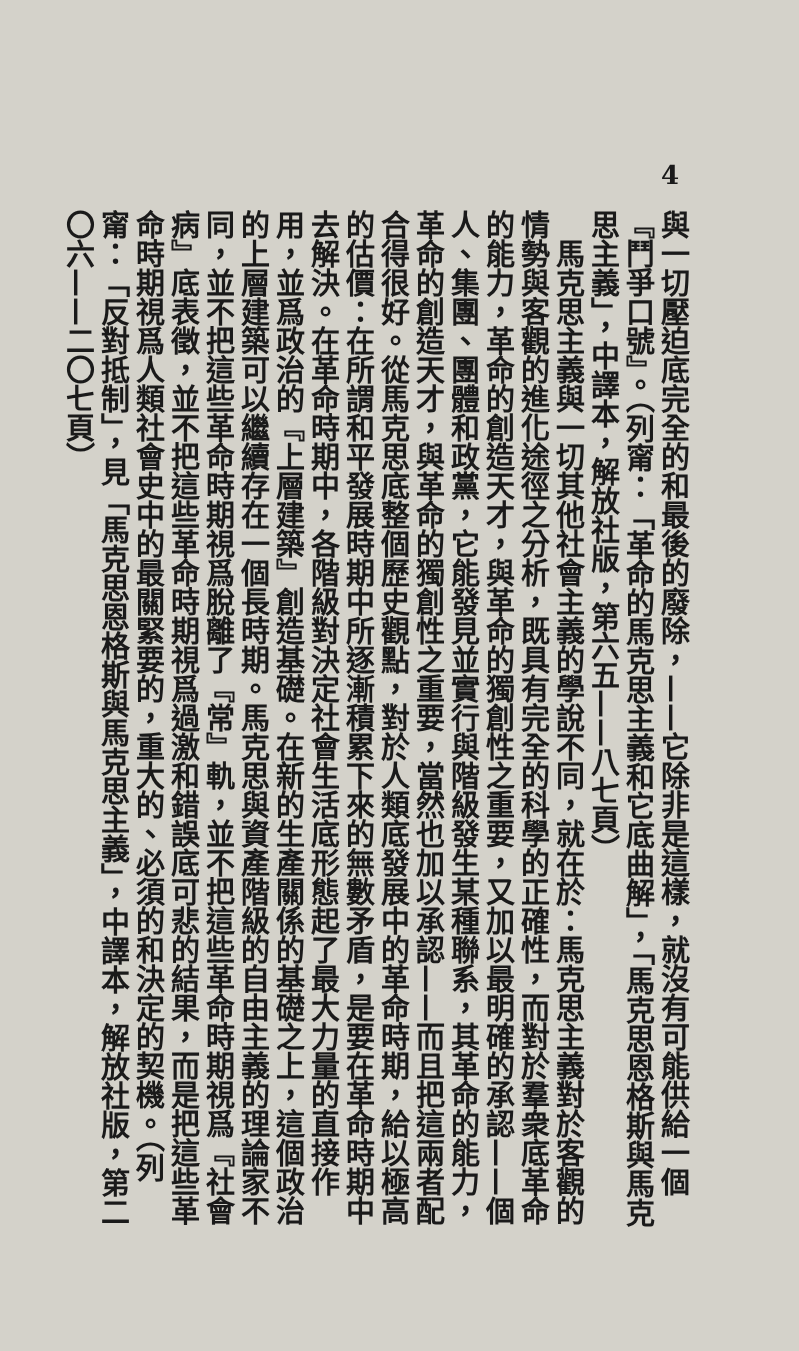4
與一切壓迫底完全的和最後的廢除，——它除非是這樣，就沒有可能供給一個『鬥爭口號』。（列甯：「革命的馬克思主義和它底曲解」，「馬克思恩格斯與馬克思主義」，中譯本，解放社版，第六五——八七頁）
　馬克思主義與一切其他社會主義的學說不同，就在於：馬克思主義對於客觀的情勢與客觀的進化途徑之分析，既具有完全的科學的正確性，而對於羣衆底革命的能力，革命的創造天才，與革命的獨創性之重要，又加以最明確的承認——個人、集團、團體和政黨，它能發見並實行與階級發生某種聯系，其革命的能力，革命的創造天才，與革命的獨創性之重要，當然也加以承認——而且把這兩者配合得很好。從馬克思底整個歷史觀點，對於人類底發展中的革命時期，給以極高的估價：在所謂和平發展時期中所逐漸積累下來的無數矛盾，是要在革命時期中去解決。在革命時期中，各階級對決定社會生活底形態起了最大力量的直接作用，並爲政治的『上層建築』創造基礎。在新的生產關係的基礎之上，這個政治的上層建築可以繼續存在一個長時期。馬克思與資產階級的自由主義的理論家不同，並不把這些革命時期視爲脫離了『常』軌，並不把這些革命時期視爲『社會病』底表徵，並不把這些革命時期視爲過激和錯誤底可悲的結果，而是把這些革命時期視爲人類社會史中的最關緊要的，重大的、必須的和決定的契機。（列甯：「反對抵制」，見「馬克思恩格斯與馬克思主義」，中譯本，解放社版，第二〇六——二〇七頁）